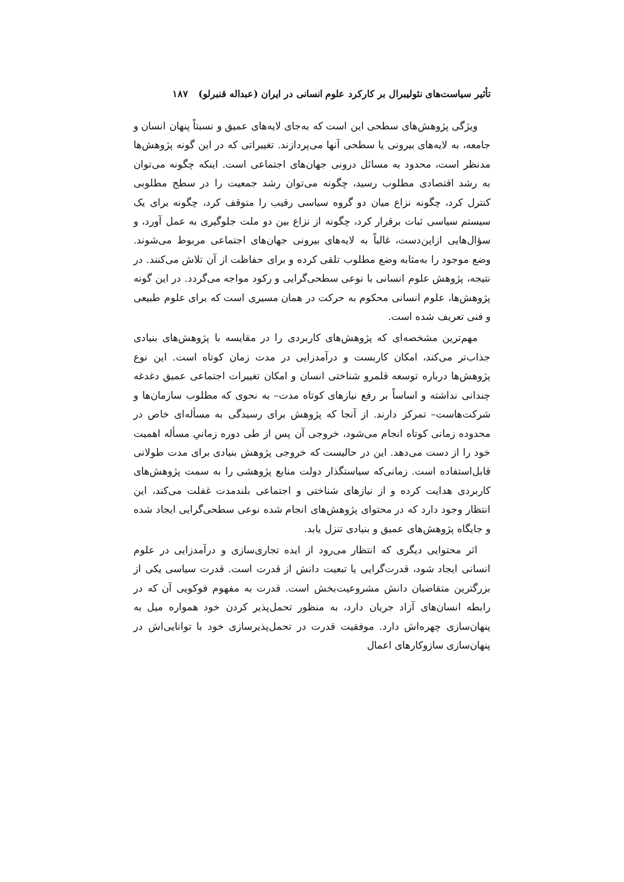تأثیر سیاست‌های نئولیبرال بر کارکرد علوم انسانی در ایران (عبداله قنبرلو) ۱۸۷
ویژگی پژوهش‌های سطحی این است که به‌جای لایه‌های عمیق و نسبتاً پنهان انسان و جامعه، به لایه‌های بیرونی یا سطحی آنها می‌پردازند. تغییراتی که در این گونه پژوهش‌ها مدنظر است، محدود به مسائل درونی جهان‌های اجتماعی است. اینکه چگونه می‌توان به رشد اقتصادی مطلوب رسید، چگونه می‌توان رشد جمعیت را در سطح مطلوبی کنترل کرد، چگونه نزاع میان دو گروه سیاسی رقیب را متوقف کرد، چگونه برای یک سیستم سیاسی ثبات برقرار کرد، چگونه از نزاع بین دو ملت جلوگیری به عمل آورد، و سؤال‌هایی ازاین‌دست، غالباً به لایه‌های بیرونی جهان‌های اجتماعی مربوط می‌شوند. وضع موجود را به‌مثابه وضع مطلوب تلقی کرده و برای حفاظت از آن تلاش می‌کنند. در نتیجه، پژوهش علوم انسانی با نوعی سطحی‌گرایی و رکود مواجه می‌گردد. در این گونه پژوهش‌ها، علوم انسانی محکوم به حرکت در همان مسیری است که برای علوم طبیعی و فنی تعریف شده است.
مهم‌ترین مشخصه‌ای که پژوهش‌های کاربردی را در مقایسه با پژوهش‌های بنیادی جذاب‌تر می‌کند، امکان کاربست و درآمدزایی در مدت زمان کوتاه است. این نوع پژوهش‌ها درباره توسعه قلمرو شناختی انسان و امکان تغییرات اجتماعی عمیق دغدغه چندانی نداشته و اساساً بر رفع نیازهای کوتاه مدت– به نحوی که مطلوب سازمان‌ها و شرکت‌هاست– تمرکز دارند. از آنجا که پژوهش برای رسیدگی به مسأله‌ای خاص در محدوده زمانی کوتاه انجام می‌شود، خروجی آن پس از طی دوره زمانیِ مسأله اهمیت خود را از دست می‌دهد. این در حالیست که خروجی پژوهش بنیادی برای مدت طولانی قابل‌استفاده است. زمانی‌که سیاستگذار دولت منابع پژوهشی را به سمت پژوهش‌های کاربردی هدایت کرده و از نیازهای شناختی و اجتماعی بلندمدت غفلت می‌کند، این انتظار وجود دارد که در محتوای پژوهش‌های انجام شده نوعی سطحی‌گرایی ایجاد شده و جایگاه پژوهش‌های عمیق و بنیادی تنزل یابد.
اثر محتوایی دیگری که انتظار می‌رود از ایده تجاری‌سازی و درآمدزایی در علوم انسانی ایجاد شود، قدرت‌گرایی یا تبعیت دانش از قدرت است. قدرت سیاسی یکی از بزرگترین متقاضیان دانش مشروعیت‌بخش است. قدرت به مفهوم فوکویی آن که در رابطه انسان‌های آزاد جریان دارد، به منظور تحمل‌پذیر کردن خود همواره میل به پنهان‌سازی چهره‌اش دارد. موفقیت قدرت در تحمل‌پذیرسازی خود با توانایی‌اش در پنهان‌سازی سازوکارهای اعمال